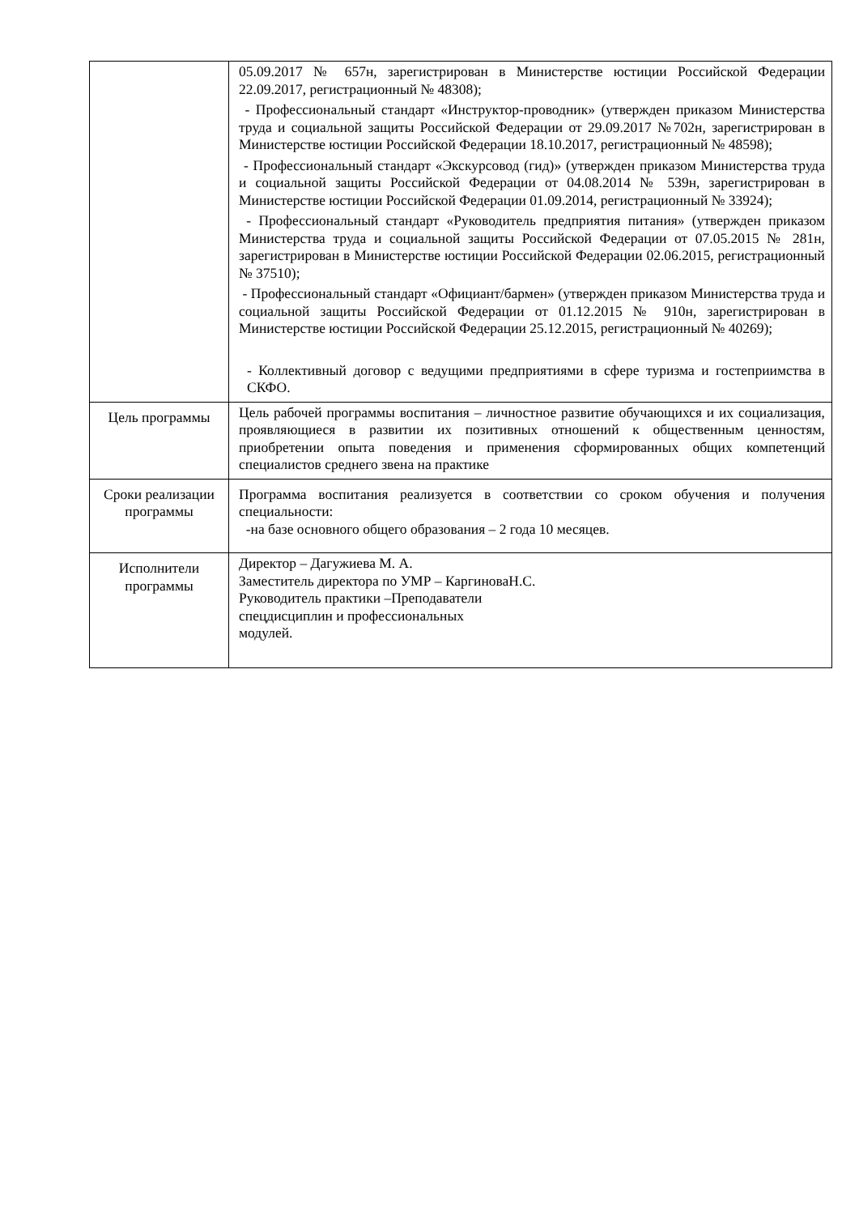| | 05.09.2017 № 657н, зарегистрирован в Министерстве юстиции Российской Федерации 22.09.2017, регистрационный № 48308); - Профессиональный стандарт «Инструктор-проводник» (утвержден приказом Министерства труда и социальной защиты Российской Федерации от 29.09.2017 №702н, зарегистрирован в Министерстве юстиции Российской Федерации 18.10.2017, регистрационный № 48598); - Профессиональный стандарт «Экскурсовод (гид)» (утвержден приказом Министерства труда и социальной защиты Российской Федерации от 04.08.2014 № 539н, зарегистрирован в Министерстве юстиции Российской Федерации 01.09.2014, регистрационный № 33924); - Профессиональный стандарт «Руководитель предприятия питания» (утвержден приказом Министерства труда и социальной защиты Российской Федерации от 07.05.2015 № 281н, зарегистрирован в Министерстве юстиции Российской Федерации 02.06.2015, регистрационный № 37510); - Профессиональный стандарт «Официант/бармен» (утвержден приказом Министерства труда и социальной защиты Российской Федерации от 01.12.2015 № 910н, зарегистрирован в Министерстве юстиции Российской Федерации 25.12.2015, регистрационный № 40269); - Коллективный договор с ведущими предприятиями в сфере туризма и гостеприимства в СКФО. |
| Цель программы | Цель рабочей программы воспитания – личностное развитие обучающихся и их социализация, проявляющиеся в развитии их позитивных отношений к общественным ценностям, приобретении опыта поведения и применения сформированных общих компетенций специалистов среднего звена на практике |
| Сроки реализации программы | Программа воспитания реализуется в соответствии со сроком обучения и получения специальности: -на базе основного общего образования – 2 года 10 месяцев. |
| Исполнители программы | Директор – Дагужиева М. А. Заместитель директора по УМР – КаргиноваН.С. Руководитель практики –Преподаватели спецдисциплин и профессиональных модулей. |